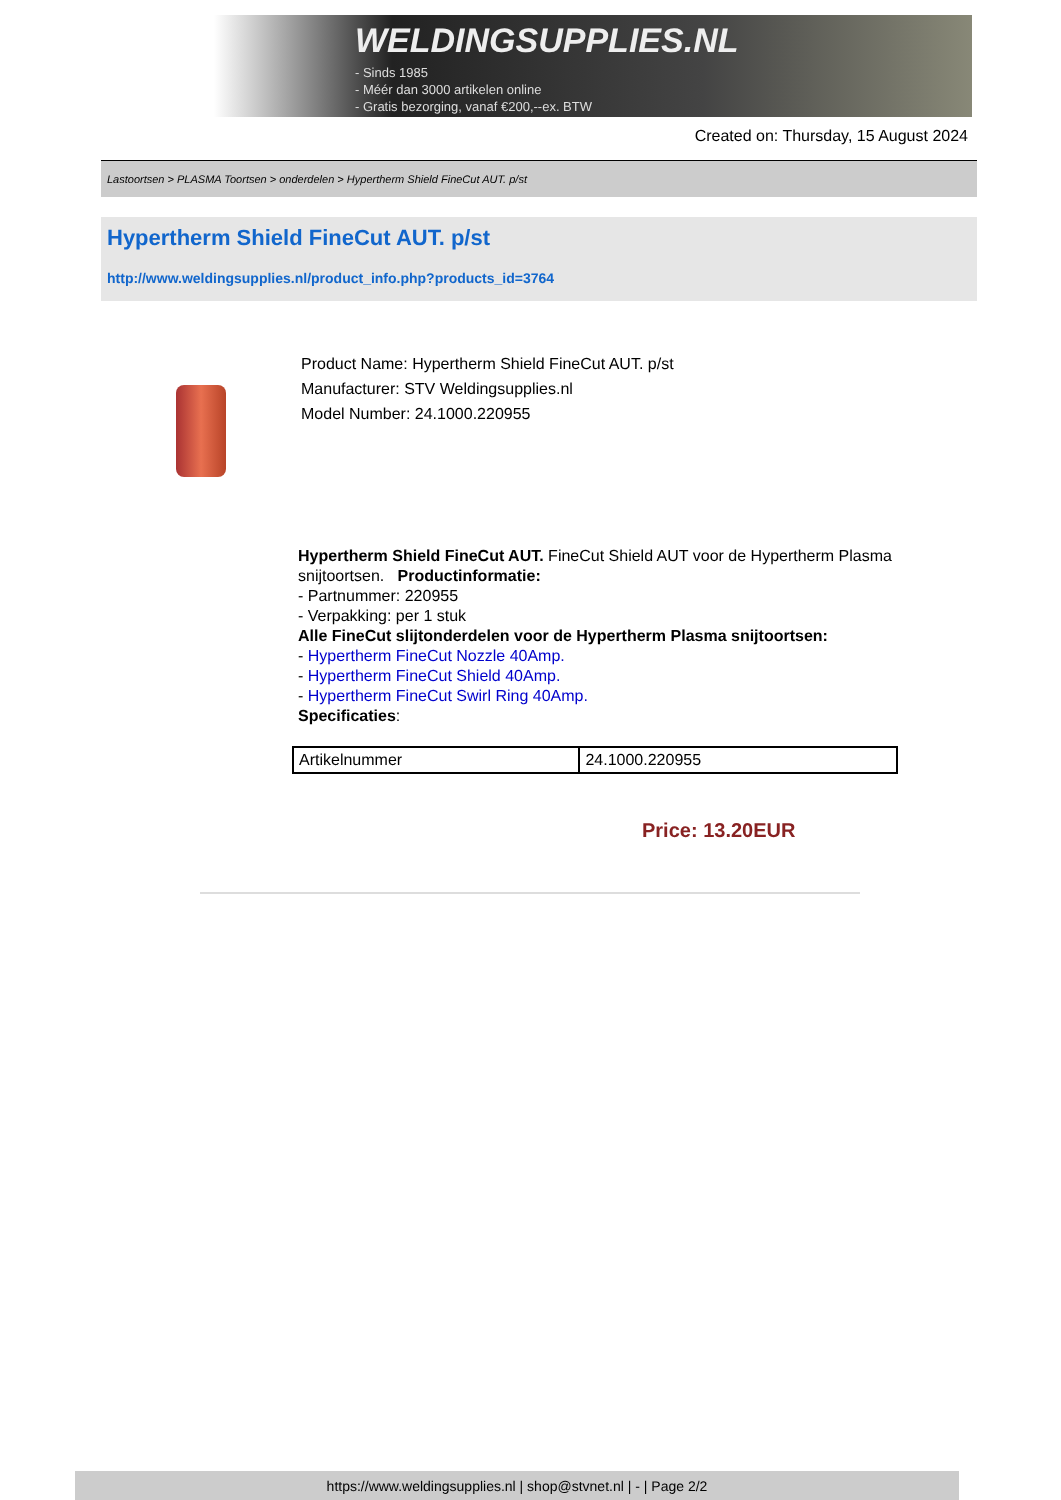WELDINGSUPPLIES.NL
- Sinds 1985
- Méér dan 3000 artikelen online
- Gratis bezorging, vanaf €200,--ex. BTW
Created on: Thursday, 15 August 2024
Lastoortsen > PLASMA Toortsen > onderdelen > Hypertherm Shield FineCut AUT. p/st
Hypertherm Shield FineCut AUT. p/st
http://www.weldingsupplies.nl/product_info.php?products_id=3764
Product Name: Hypertherm Shield FineCut AUT. p/st
Manufacturer: STV Weldingsupplies.nl
Model Number: 24.1000.220955
Hypertherm Shield FineCut AUT. FineCut Shield AUT voor de Hypertherm Plasma snijtoortsen. Productinformatie:
- Partnummer: 220955
- Verpakking: per 1 stuk
Alle FineCut slijtonderdelen voor de Hypertherm Plasma snijtoortsen:
- Hypertherm FineCut Nozzle 40Amp.
- Hypertherm FineCut Shield 40Amp.
- Hypertherm FineCut Swirl Ring 40Amp.
Specificaties:
| Artikelnummer | 24.1000.220955 |
Price: 13.20EUR
https://www.weldingsupplies.nl | shop@stvnet.nl | - | Page 2/2